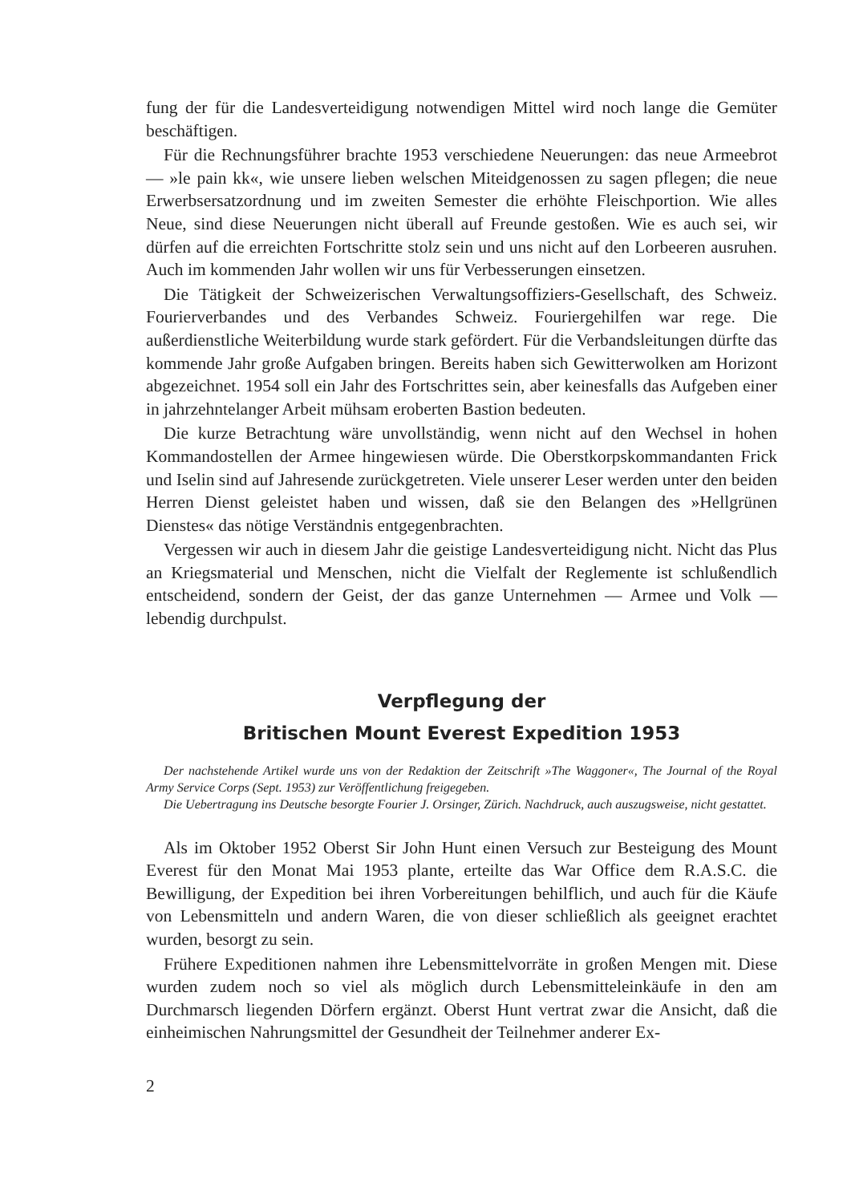fung der für die Landesverteidigung notwendigen Mittel wird noch lange die Gemüter beschäftigen.
Für die Rechnungsführer brachte 1953 verschiedene Neuerungen: das neue Armeebrot — »le pain kk«, wie unsere lieben welschen Miteidgenossen zu sagen pflegen; die neue Erwerbsersatzordnung und im zweiten Semester die erhöhte Fleischportion. Wie alles Neue, sind diese Neuerungen nicht überall auf Freunde gestoßen. Wie es auch sei, wir dürfen auf die erreichten Fortschritte stolz sein und uns nicht auf den Lorbeeren ausruhen. Auch im kommenden Jahr wollen wir uns für Verbesserungen einsetzen.
Die Tätigkeit der Schweizerischen Verwaltungsoffiziers-Gesellschaft, des Schweiz. Fourierverbandes und des Verbandes Schweiz. Fouriergehilfen war rege. Die außerdienstliche Weiterbildung wurde stark gefördert. Für die Verbandsleitungen dürfte das kommende Jahr große Aufgaben bringen. Bereits haben sich Gewitterwolken am Horizont abgezeichnet. 1954 soll ein Jahr des Fortschrittes sein, aber keinesfalls das Aufgeben einer in jahrzehntelanger Arbeit mühsam eroberten Bastion bedeuten.
Die kurze Betrachtung wäre unvollständig, wenn nicht auf den Wechsel in hohen Kommandostellen der Armee hingewiesen würde. Die Oberstkorpskommandanten Frick und Iselin sind auf Jahresende zurückgetreten. Viele unserer Leser werden unter den beiden Herren Dienst geleistet haben und wissen, daß sie den Belangen des »Hellgrünen Dienstes« das nötige Verständnis entgegenbrachten.
Vergessen wir auch in diesem Jahr die geistige Landesverteidigung nicht. Nicht das Plus an Kriegsmaterial und Menschen, nicht die Vielfalt der Reglemente ist schlußendlich entscheidend, sondern der Geist, der das ganze Unternehmen — Armee und Volk — lebendig durchpulst.
Verpflegung der
Britischen Mount Everest Expedition 1953
Der nachstehende Artikel wurde uns von der Redaktion der Zeitschrift »The Waggoner«, The Journal of the Royal Army Service Corps (Sept. 1953) zur Veröffentlichung freigegeben.
Die Uebertragung ins Deutsche besorgte Fourier J. Orsinger, Zürich. Nachdruck, auch auszugsweise, nicht gestattet.
Als im Oktober 1952 Oberst Sir John Hunt einen Versuch zur Besteigung des Mount Everest für den Monat Mai 1953 plante, erteilte das War Office dem R.A.S.C. die Bewilligung, der Expedition bei ihren Vorbereitungen behilflich, und auch für die Käufe von Lebensmitteln und andern Waren, die von dieser schließlich als geeignet erachtet wurden, besorgt zu sein.
Frühere Expeditionen nahmen ihre Lebensmittelvorräte in großen Mengen mit. Diese wurden zudem noch so viel als möglich durch Lebensmitteleinkäufe in den am Durchmarsch liegenden Dörfern ergänzt. Oberst Hunt vertrat zwar die Ansicht, daß die einheimischen Nahrungsmittel der Gesundheit der Teilnehmer anderer Ex-
2